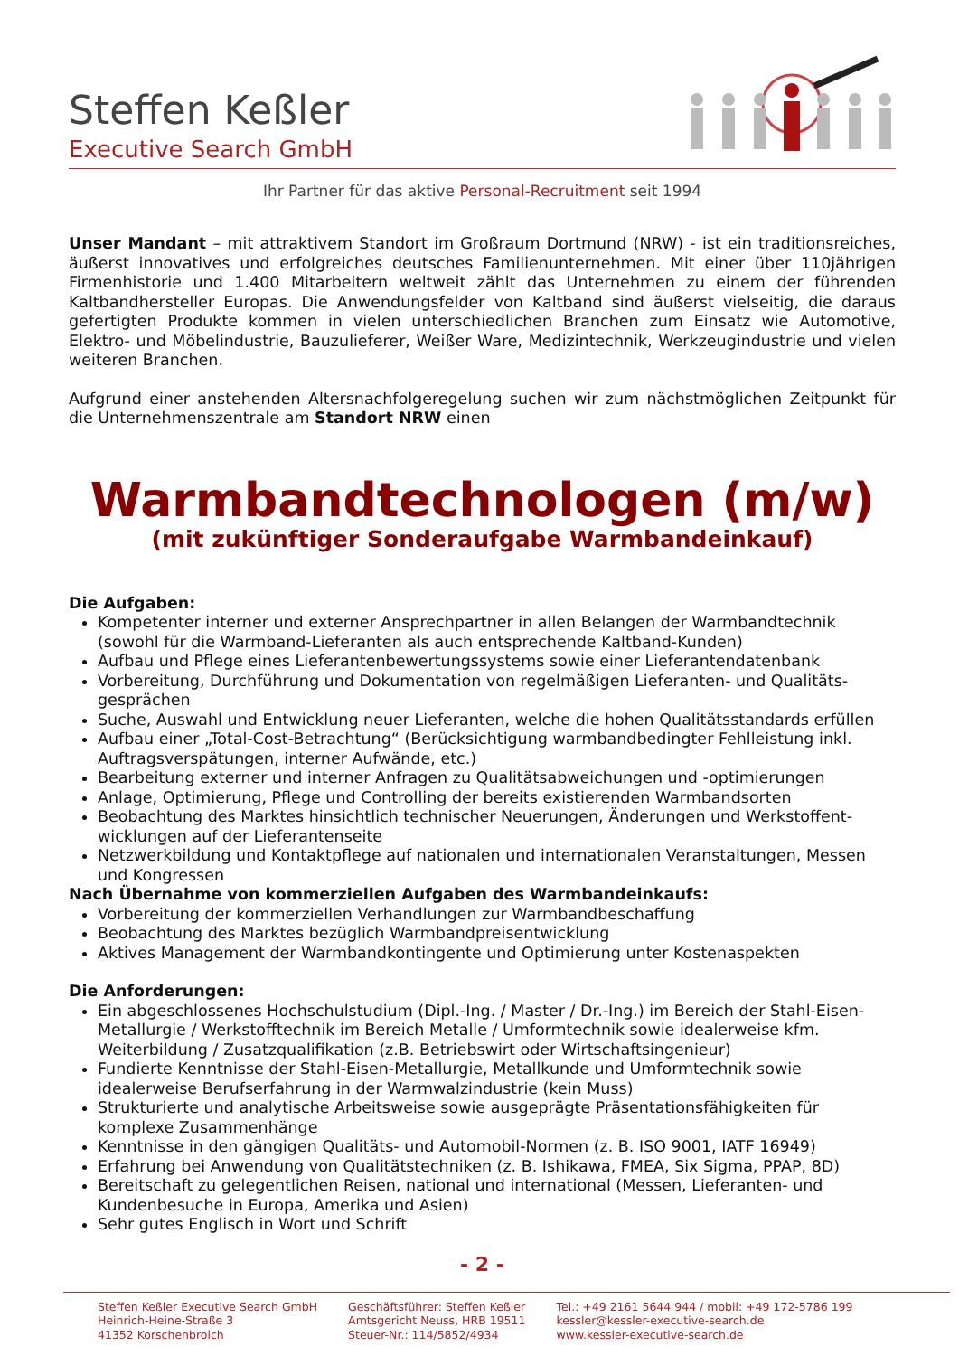Steffen Keßler
Executive Search GmbH
Ihr Partner für das aktive Personal-Recruitment seit 1994
Unser Mandant – mit attraktivem Standort im Großraum Dortmund (NRW) - ist ein traditionsreiches, äußerst innovatives und erfolgreiches deutsches Familienunternehmen. Mit einer über 110jährigen Firmenhistorie und 1.400 Mitarbeitern weltweit zählt das Unternehmen zu einem der führenden Kaltbandhersteller Europas. Die Anwendungsfelder von Kaltband sind äußerst vielseitig, die daraus gefertigten Produkte kommen in vielen unterschiedlichen Branchen zum Einsatz wie Automotive, Elektro- und Möbelindustrie, Bauzulieferer, Weißer Ware, Medizintechnik, Werkzeugindustrie und vielen weiteren Branchen.
Aufgrund einer anstehenden Altersnachfolgeregelung suchen wir zum nächstmöglichen Zeitpunkt für die Unternehmenszentrale am Standort NRW einen
Warmbandtechnologen (m/w)
(mit zukünftiger Sonderaufgabe Warmbandeinkauf)
Die Aufgaben:
Kompetenter interner und externer Ansprechpartner in allen Belangen der Warmbandtechnik (sowohl für die Warmband-Lieferanten als auch entsprechende Kaltband-Kunden)
Aufbau und Pflege eines Lieferantenbewertungssystems sowie einer Lieferantendatenbank
Vorbereitung, Durchführung und Dokumentation von regelmäßigen Lieferanten- und Qualitäts-gesprächen
Suche, Auswahl und Entwicklung neuer Lieferanten, welche die hohen Qualitätsstandards erfüllen
Aufbau einer „Total-Cost-Betrachtung“ (Berücksichtigung warmbandbedingter Fehlleistung inkl. Auftragsverspätungen, interner Aufwände, etc.)
Bearbeitung externer und interner Anfragen zu Qualitätsabweichungen und -optimierungen
Anlage, Optimierung, Pflege und Controlling der bereits existierenden Warmbandsorten
Beobachtung des Marktes hinsichtlich technischer Neuerungen, Änderungen und Werkstoffent-wicklungen auf der Lieferantenseite
Netzwerkbildung und Kontaktpflege auf nationalen und internationalen Veranstaltungen, Messen und Kongressen
Nach Übernahme von kommerziellen Aufgaben des Warmbandeinkaufs:
Vorbereitung der kommerziellen Verhandlungen zur Warmbandbeschaffung
Beobachtung des Marktes bezüglich Warmbandpreisentwicklung
Aktives Management der Warmbandkontingente und Optimierung unter Kostenaspekten
Die Anforderungen:
Ein abgeschlossenes Hochschulstudium (Dipl.-Ing. / Master / Dr.-Ing.) im Bereich der Stahl-Eisen-Metallurgie / Werkstofftechnik im Bereich Metalle / Umformtechnik sowie idealerweise kfm. Weiterbildung / Zusatzqualifikation (z.B. Betriebswirt oder Wirtschaftsingenieur)
Fundierte Kenntnisse der Stahl-Eisen-Metallurgie, Metallkunde und Umformtechnik sowie idealerweise Berufserfahrung in der Warmwalzindustrie (kein Muss)
Strukturierte und analytische Arbeitsweise sowie ausgeprägte Präsentationsfähigkeiten für komplexe Zusammenhänge
Kenntnisse in den gängigen Qualitäts- und Automobil-Normen (z. B. ISO 9001, IATF 16949)
Erfahrung bei Anwendung von Qualitätstechniken (z. B. Ishikawa, FMEA, Six Sigma, PPAP, 8D)
Bereitschaft zu gelegentlichen Reisen, national und international (Messen, Lieferanten- und Kundenbesuche in Europa, Amerika und Asien)
Sehr gutes Englisch in Wort und Schrift
- 2 -
Steffen Keßler Executive Search GmbH
Heinrich-Heine-Straße 3
41352 Korschenbroich
Geschäftsführer: Steffen Keßler
Amtsgericht Neuss, HRB 19511
Steuer-Nr.: 114/5852/4934
Tel.: +49 2161 5644 944 / mobil: +49 172-5786 199
kessler@kessler-executive-search.de
www.kessler-executive-search.de